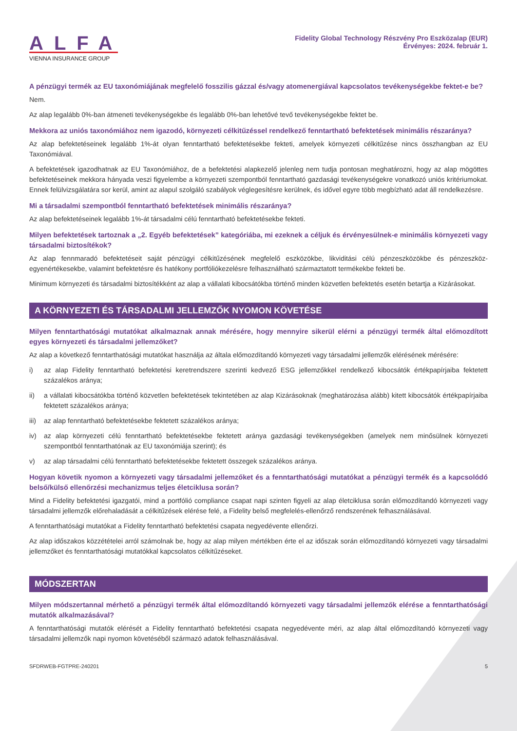ALFA
VIENNA INSURANCE GROUP
Fidelity Global Technology Részvény Pro Eszközalap (EUR)
Érvényes: 2024. február 1.
A pénzügyi termék az EU taxonómiájának megfelelő fosszilis gázzal és/vagy atomenergiával kapcsolatos tevékenységekbe fektet-e be?
Nem.
Az alap legalább 0%-ban átmeneti tevékenységekbe és legalább 0%-ban lehetővé tevő tevékenységekbe fektet be.
Mekkora az uniós taxonómiához nem igazodó, környezeti célkitűzéssel rendelkező fenntartható befektetések minimális részaránya?
Az alap befektetéseinek legalább 1%-át olyan fenntartható befektetésekbe fekteti, amelyek környezeti célkitűzése nincs összhangban az EU Taxonómiával.
A befektetések igazodhatnak az EU Taxonómiához, de a befektetési alapkezelő jelenleg nem tudja pontosan meghatározni, hogy az alap mögöttes befektetéseinek mekkora hányada veszi figyelembe a környezeti szempontból fenntartható gazdasági tevékenységekre vonatkozó uniós kritériumokat. Ennek felülvizsgálatára sor kerül, amint az alapul szolgáló szabályok véglegesítésre kerülnek, és idővel egyre több megbízható adat áll rendelkezésre.
Mi a társadalmi szempontból fenntartható befektetések minimális részaránya?
Az alap befektetéseinek legalább 1%-át társadalmi célú fenntartható befektetésekbe fekteti.
Milyen befektetések tartoznak a „2. Egyéb befektetések” kategóriába, mi ezeknek a céljuk és érvényesülnek-e minimális környezeti vagy társadalmi biztosítékok?
Az alap fennmaradó befektetéseit saját pénzügyi célkitűzésének megfelelő eszközökbe, likviditási célú pénzeszközökbe és pénzeszköz-egyenértékesekbe, valamint befektetésre és hatékony portfóliókezelésre felhasználható származtatott termékekbe fekteti be.
Minimum környezeti és társadalmi biztosítékként az alap a vállalati kibocsátókba történő minden közvetlen befektetés esetén betartja a Kizárásokat.
A KÖRNYEZETI ÉS TÁRSADALMI JELLEMZŐK NYOMON KÖVETÉSE
Milyen fenntarthatósági mutatókat alkalmaznak annak mérésére, hogy mennyire sikerül elérni a pénzügyi termék által előmozdított egyes környezeti és társadalmi jellemzőket?
Az alap a következő fenntarthatósági mutatókat használja az általa előmozdítandó környezeti vagy társadalmi jellemzők elérésének mérésére:
i) az alap Fidelity fenntartható befektetési keretrendszere szerinti kedvező ESG jellemzőkkel rendelkező kibocsátók értékpapírjaiba fektetett százalékos aránya;
ii) a vállalati kibocsátókba történő közvetlen befektetések tekintetében az alap Kizárásoknak (meghatározása alább) kitett kibocsátók értékpapírjaiba fektetett százalékos aránya;
iii) az alap fenntartható befektetésekbe fektetett százalékos aránya;
iv) az alap környezeti célú fenntartható befektetésekbe fektetett aránya gazdasági tevékenységekben (amelyek nem minősülnek környezeti szempontból fenntarthatónak az EU taxonómiája szerint); és
v) az alap társadalmi célú fenntartható befektetésekbe fektetett összegek százalékos aránya.
Hogyan követik nyomon a környezeti vagy társadalmi jellemzőket és a fenntarthatósági mutatókat a pénzügyi termék és a kapcsolódó belső/külső ellenőrzési mechanizmus teljes életciklusa során?
Mind a Fidelity befektetési igazgatói, mind a portfólió compliance csapat napi szinten figyeli az alap életciklusa során előmozdítandó környezeti vagy társadalmi jellemzők előrehaladását a célkitűzések elérése felé, a Fidelity belső megfelelés-ellenőrző rendszerének felhasználásával.
A fenntarthatósági mutatókat a Fidelity fenntartható befektetési csapata negyedévente ellenőrzi.
Az alap időszakos közzétételei arról számolnak be, hogy az alap milyen mértékben érte el az időszak során előmozdítandó környezeti vagy társadalmi jellemzőket és fenntarthatósági mutatókkal kapcsolatos célkitűzéseket.
MÓDSZERTAN
Milyen módszertannal mérhető a pénzügyi termék által előmozdítandó környezeti vagy társadalmi jellemzők elérése a fenntarthatósági mutatók alkalmazásával?
A fenntarthatósági mutatók elérését a Fidelity fenntartható befektetési csapata negyedévente méri, az alap által előmozdítandó környezeti vagy társadalmi jellemzők napi nyomon követéséből származó adatok felhasználásával.
SFDRWEB-FGTPRE-240201 5